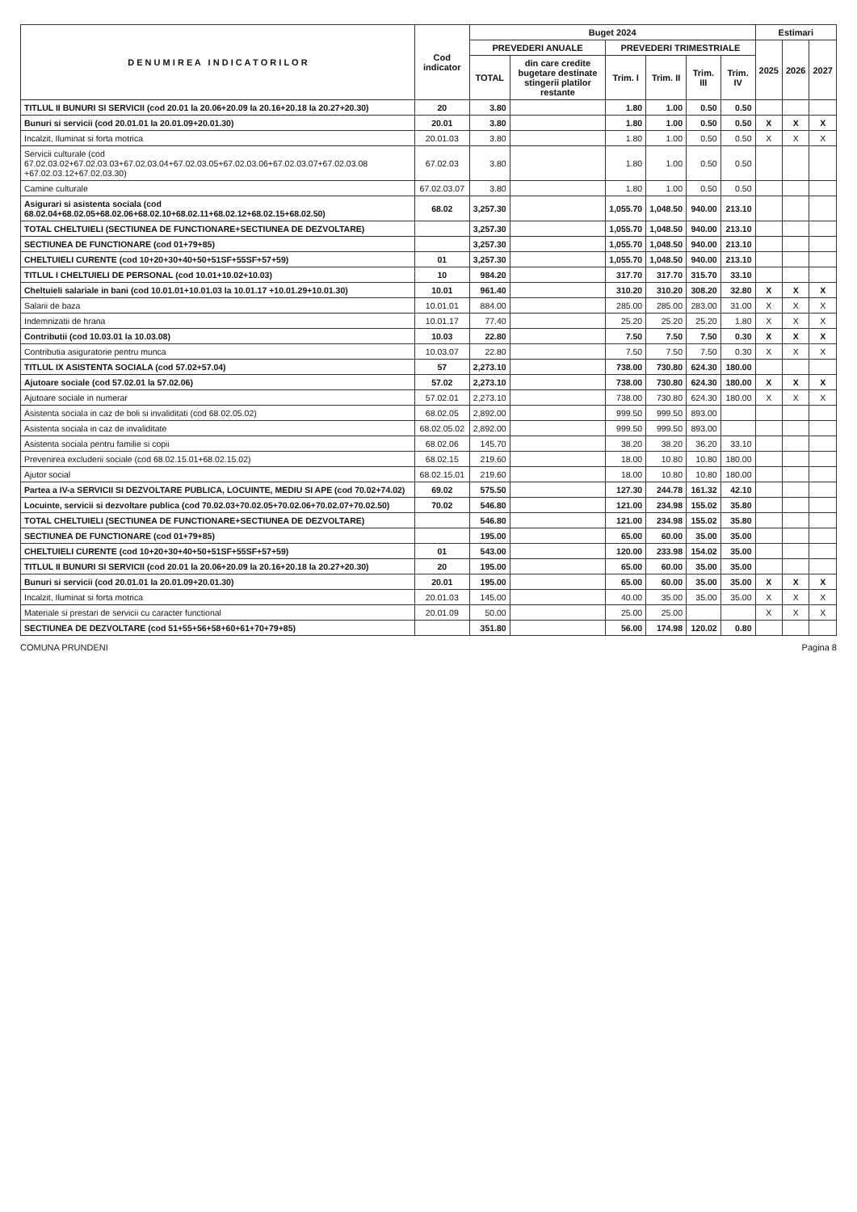| D E N U M I R E A I N D I C A T O R I L O R | Cod indicator | Buget 2024 | | | | | | Estimari | | |
| --- | --- | --- | --- | --- | --- | --- | --- | --- | --- | --- |
| | | PREVEDERI ANUALE | | PREVEDERI TRIMESTRIALE | | | | 2025 | 2026 | 2027 |
| | | TOTAL | din care credite bugetare destinate stingerii platilor restante | Trim. I | Trim. II | Trim. III | Trim. IV | | | |
| TITLUL II BUNURI SI SERVICII (cod 20.01 la 20.06+20.09 la 20.16+20.18 la 20.27+20.30) | 20 | 3.80 | | 1.80 | 1.00 | 0.50 | 0.50 | | | |
| Bunuri si servicii (cod 20.01.01 la 20.01.09+20.01.30) | 20.01 | 3.80 | | 1.80 | 1.00 | 0.50 | 0.50 | X | X | X |
| Incalzit, Iluminat si forta motrica | 20.01.03 | 3.80 | | 1.80 | 1.00 | 0.50 | 0.50 | X | X | X |
| Servicii culturale (cod 67.02.03.02+67.02.03.03+67.02.03.04+67.02.03.05+67.02.03.06+67.02.03.07+67.02.03.08 +67.02.03.12+67.02.03.30) | 67.02.03 | 3.80 | | 1.80 | 1.00 | 0.50 | 0.50 | | | |
| Camine culturale | 67.02.03.07 | 3.80 | | 1.80 | 1.00 | 0.50 | 0.50 | | | |
| Asigurari si asistenta sociala (cod 68.02.04+68.02.05+68.02.06+68.02.10+68.02.11+68.02.12+68.02.15+68.02.50) | 68.02 | 3,257.30 | | 1,055.70 | 1,048.50 | 940.00 | 213.10 | | | |
| TOTAL CHELTUIELI (SECTIUNEA DE FUNCTIONARE+SECTIUNEA DE DEZVOLTARE) | | 3,257.30 | | 1,055.70 | 1,048.50 | 940.00 | 213.10 | | | |
| SECTIUNEA DE FUNCTIONARE (cod 01+79+85) | | 3,257.30 | | 1,055.70 | 1,048.50 | 940.00 | 213.10 | | | |
| CHELTUIELI CURENTE (cod 10+20+30+40+50+51SF+55SF+57+59) | 01 | 3,257.30 | | 1,055.70 | 1,048.50 | 940.00 | 213.10 | | | |
| TITLUL I CHELTUIELI DE PERSONAL (cod 10.01+10.02+10.03) | 10 | 984.20 | | 317.70 | 317.70 | 315.70 | 33.10 | | | |
| Cheltuieli salariale in bani (cod 10.01.01+10.01.03 la 10.01.17 +10.01.29+10.01.30) | 10.01 | 961.40 | | 310.20 | 310.20 | 308.20 | 32.80 | X | X | X |
| Salarii de baza | 10.01.01 | 884.00 | | 285.00 | 285.00 | 283.00 | 31.00 | X | X | X |
| Indemnizatii de hrana | 10.01.17 | 77.40 | | 25.20 | 25.20 | 25.20 | 1.80 | X | X | X |
| Contributii (cod 10.03.01 la 10.03.08) | 10.03 | 22.80 | | 7.50 | 7.50 | 7.50 | 0.30 | X | X | X |
| Contributia asiguratorie pentru munca | 10.03.07 | 22.80 | | 7.50 | 7.50 | 7.50 | 0.30 | X | X | X |
| TITLUL IX ASISTENTA SOCIALA (cod 57.02+57.04) | 57 | 2,273.10 | | 738.00 | 730.80 | 624.30 | 180.00 | | | |
| Ajutoare sociale (cod 57.02.01 la 57.02.06) | 57.02 | 2,273.10 | | 738.00 | 730.80 | 624.30 | 180.00 | X | X | X |
| Ajutoare sociale in numerar | 57.02.01 | 2,273.10 | | 738.00 | 730.80 | 624.30 | 180.00 | X | X | X |
| Asistenta sociala in caz de boli si invaliditati (cod 68.02.05.02) | 68.02.05 | 2,892.00 | | 999.50 | 999.50 | 893.00 | | | | |
| Asistenta sociala in caz de invaliditate | 68.02.05.02 | 2,892.00 | | 999.50 | 999.50 | 893.00 | | | | |
| Asistenta sociala pentru familie si copii | 68.02.06 | 145.70 | | 38.20 | 38.20 | 36.20 | 33.10 | | | |
| Prevenirea excluderii sociale (cod 68.02.15.01+68.02.15.02) | 68.02.15 | 219.60 | | 18.00 | 10.80 | 10.80 | 180.00 | | | |
| Ajutor social | 68.02.15.01 | 219.60 | | 18.00 | 10.80 | 10.80 | 180.00 | | | |
| Partea a IV-a SERVICII SI DEZVOLTARE PUBLICA, LOCUINTE, MEDIU SI APE (cod 70.02+74.02) | 69.02 | 575.50 | | 127.30 | 244.78 | 161.32 | 42.10 | | | |
| Locuinte, servicii si dezvoltare publica (cod 70.02.03+70.02.05+70.02.06+70.02.07+70.02.50) | 70.02 | 546.80 | | 121.00 | 234.98 | 155.02 | 35.80 | | | |
| TOTAL CHELTUIELI (SECTIUNEA DE FUNCTIONARE+SECTIUNEA DE DEZVOLTARE) | | 546.80 | | 121.00 | 234.98 | 155.02 | 35.80 | | | |
| SECTIUNEA DE FUNCTIONARE (cod 01+79+85) | | 195.00 | | 65.00 | 60.00 | 35.00 | 35.00 | | | |
| CHELTUIELI CURENTE (cod 10+20+30+40+50+51SF+55SF+57+59) | 01 | 543.00 | | 120.00 | 233.98 | 154.02 | 35.00 | | | |
| TITLUL II BUNURI SI SERVICII (cod 20.01 la 20.06+20.09 la 20.16+20.18 la 20.27+20.30) | 20 | 195.00 | | 65.00 | 60.00 | 35.00 | 35.00 | | | |
| Bunuri si servicii (cod 20.01.01 la 20.01.09+20.01.30) | 20.01 | 195.00 | | 65.00 | 60.00 | 35.00 | 35.00 | X | X | X |
| Incalzit, Iluminat si forta motrica | 20.01.03 | 145.00 | | 40.00 | 35.00 | 35.00 | 35.00 | X | X | X |
| Materiale si prestari de servicii cu caracter functional | 20.01.09 | 50.00 | | 25.00 | 25.00 | | | X | X | X |
| SECTIUNEA DE DEZVOLTARE (cod 51+55+56+58+60+61+70+79+85) | | 351.80 | | 56.00 | 174.98 | 120.02 | 0.80 | | | |
COMUNA PRUNDENI Pagina 8